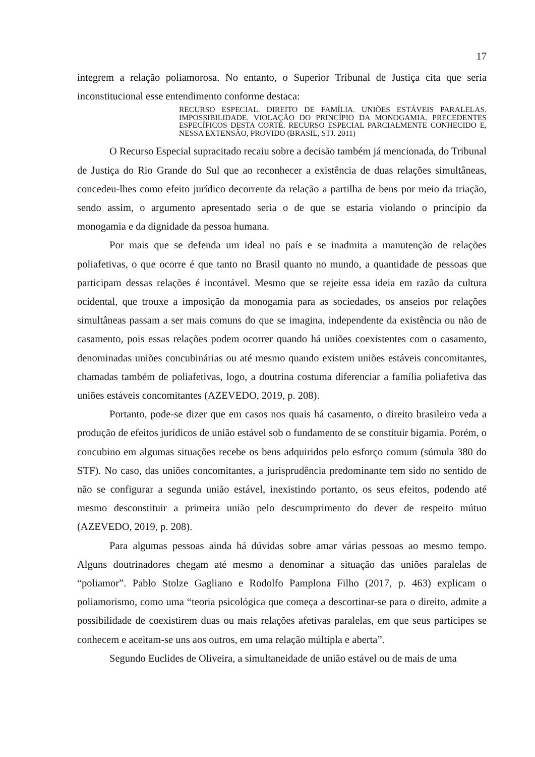17
integrem a relação poliamorosa. No entanto, o Superior Tribunal de Justiça cita que seria inconstitucional esse entendimento conforme destaca:
RECURSO ESPECIAL. DIREITO DE FAMÍLIA. UNIÕES ESTÁVEIS PARALELAS. IMPOSSIBILIDADE. VIOLAÇÃO DO PRINCÍPIO DA MONOGAMIA. PRECEDENTES ESPECÍFICOS DESTA CORTE. RECURSO ESPECIAL PARCIALMENTE CONHECIDO E, NESSA EXTENSÃO, PROVIDO (BRASIL, STJ. 2011)
O Recurso Especial supracitado recaiu sobre a decisão também já mencionada, do Tribunal de Justiça do Rio Grande do Sul que ao reconhecer a existência de duas relações simultâneas, concedeu-lhes como efeito jurídico decorrente da relação a partilha de bens por meio da triação, sendo assim, o argumento apresentado seria o de que se estaria violando o princípio da monogamia e da dignidade da pessoa humana.
Por mais que se defenda um ideal no país e se inadmita a manutenção de relações poliafetivas, o que ocorre é que tanto no Brasil quanto no mundo, a quantidade de pessoas que participam dessas relações é incontável. Mesmo que se rejeite essa ideia em razão da cultura ocidental, que trouxe a imposição da monogamia para as sociedades, os anseios por relações simultâneas passam a ser mais comuns do que se imagina, independente da existência ou não de casamento, pois essas relações podem ocorrer quando há uniões coexistentes com o casamento, denominadas uniões concubinárias ou até mesmo quando existem uniões estáveis concomitantes, chamadas também de poliafetivas, logo, a doutrina costuma diferenciar a família poliafetiva das uniões estáveis concomitantes (AZEVEDO, 2019, p. 208).
Portanto, pode-se dizer que em casos nos quais há casamento, o direito brasileiro veda a produção de efeitos jurídicos de união estável sob o fundamento de se constituir bigamia. Porém, o concubino em algumas situações recebe os bens adquiridos pelo esforço comum (súmula 380 do STF). No caso, das uniões concomitantes, a jurisprudência predominante tem sido no sentido de não se configurar a segunda união estável, inexistindo portanto, os seus efeitos, podendo até mesmo desconstituir a primeira união pelo descumprimento do dever de respeito mútuo (AZEVEDO, 2019, p. 208).
Para algumas pessoas ainda há dúvidas sobre amar várias pessoas ao mesmo tempo. Alguns doutrinadores chegam até mesmo a denominar a situação das uniões paralelas de “poliamor”. Pablo Stolze Gagliano e Rodolfo Pamplona Filho (2017, p. 463) explicam o poliamorismo, como uma “teoria psicológica que começa a descortinar-se para o direito, admite a possibilidade de coexistirem duas ou mais relações afetivas paralelas, em que seus partícipes se conhecem e aceitam-se uns aos outros, em uma relação múltipla e aberta”.
Segundo Euclides de Oliveira, a simultaneidade de união estável ou de mais de uma